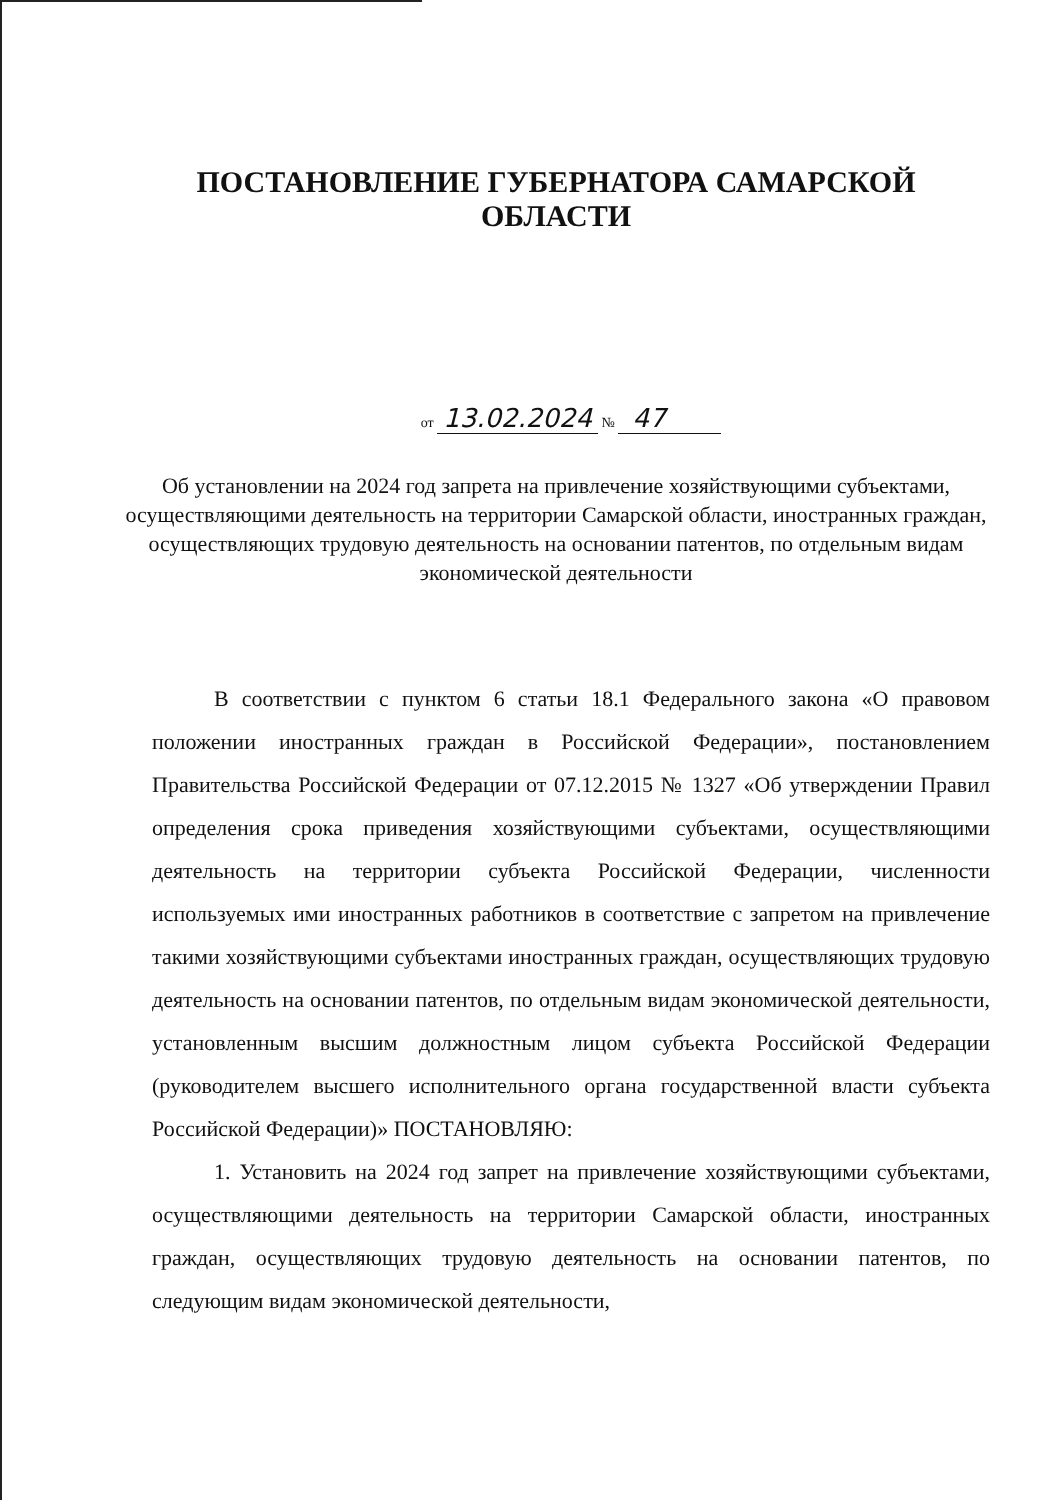ПОСТАНОВЛЕНИЕ ГУБЕРНАТОРА САМАРСКОЙ ОБЛАСТИ
от 13.02.2024 № 47
Об установлении на 2024 год запрета на привлечение хозяйствующими субъектами, осуществляющими деятельность на территории Самарской области, иностранных граждан, осуществляющих трудовую деятельность на основании патентов, по отдельным видам экономической деятельности
В соответствии с пунктом 6 статьи 18.1 Федерального закона «О правовом положении иностранных граждан в Российской Федерации», постановлением Правительства Российской Федерации от 07.12.2015 № 1327 «Об утверждении Правил определения срока приведения хозяйствующими субъектами, осуществляющими деятельность на территории субъекта Российской Федерации, численности используемых ими иностранных работников в соответствие с запретом на привлечение такими хозяйствующими субъектами иностранных граждан, осуществляющих трудовую деятельность на основании патентов, по отдельным видам экономической деятельности, установленным высшим должностным лицом субъекта Российской Федерации (руководителем высшего исполнительного органа государственной власти субъекта Российской Федерации)» ПОСТАНОВЛЯЮ:
1. Установить на 2024 год запрет на привлечение хозяйствующими субъектами, осуществляющими деятельность на территории Самарской области, иностранных граждан, осуществляющих трудовую деятельность на основании патентов, по следующим видам экономической деятельности,